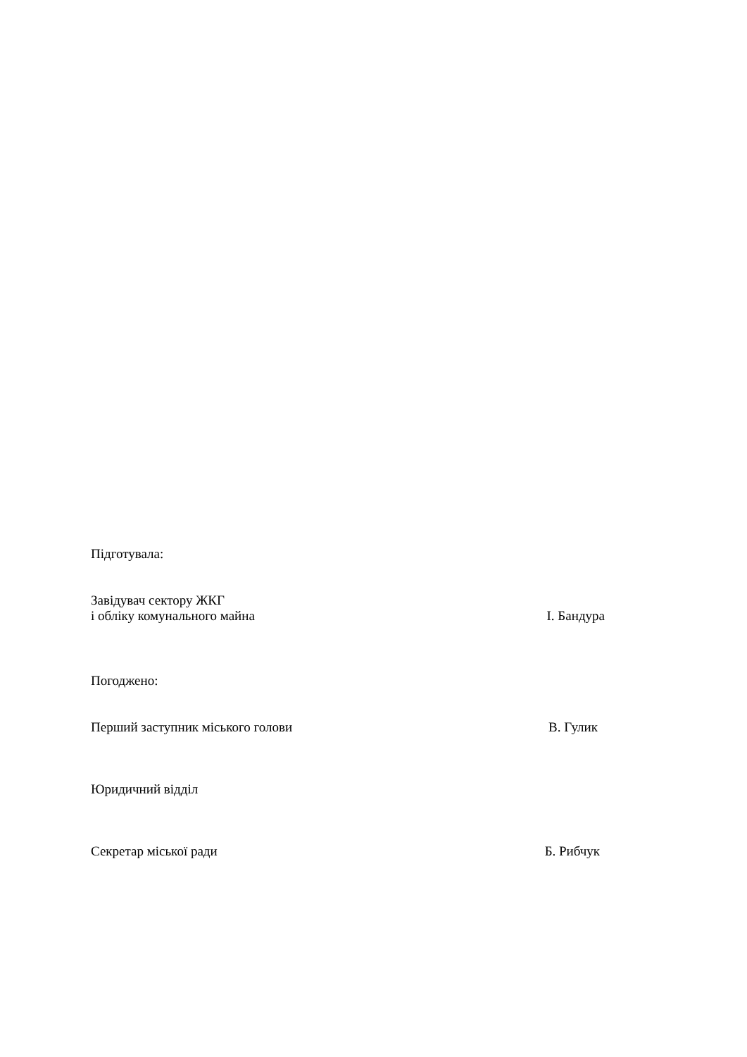Підготувала:
Завідувач сектору ЖКГ
і обліку комунального майна І. Бандура
Погоджено:
Перший заступник міського голови В. Гулик
Юридичний відділ
Секретар міської ради Б. Рибчук